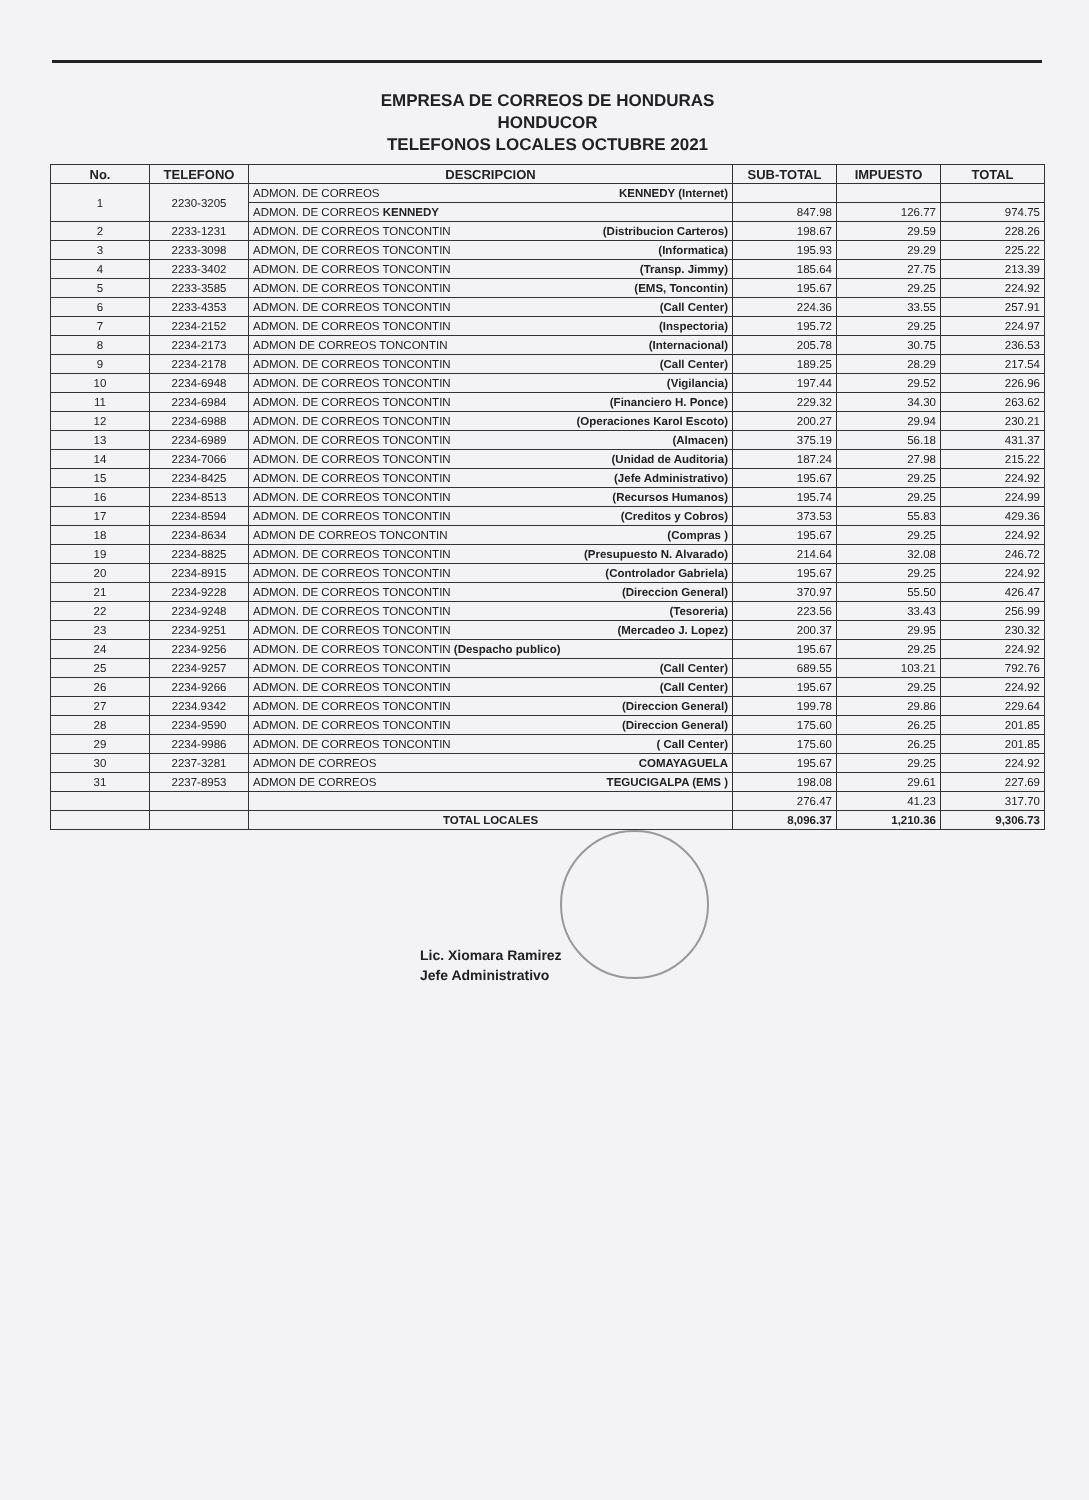EMPRESA DE CORREOS DE HONDURAS
HONDUCOR
TELEFONOS LOCALES OCTUBRE 2021
| No. | TELEFONO | DESCRIPCION | SUB-TOTAL | IMPUESTO | TOTAL |
| --- | --- | --- | --- | --- | --- |
| 1 | 2230-3205 | ADMON. DE CORREOS KENNEDY (Internet) | | | |
| | | ADMON. DE CORREOS KENNEDY | 847.98 | 126.77 | 974.75 |
| 2 | 2233-1231 | ADMON. DE CORREOS TONCONTIN (Distribucion Carteros) | 198.67 | 29.59 | 228.26 |
| 3 | 2233-3098 | ADMON, DE CORREOS TONCONTIN (Informatica) | 195.93 | 29.29 | 225.22 |
| 4 | 2233-3402 | ADMON. DE CORREOS TONCONTIN (Transp. Jimmy) | 185.64 | 27.75 | 213.39 |
| 5 | 2233-3585 | ADMON. DE CORREOS TONCONTIN (EMS, Toncontin) | 195.67 | 29.25 | 224.92 |
| 6 | 2233-4353 | ADMON. DE CORREOS TONCONTIN (Call Center) | 224.36 | 33.55 | 257.91 |
| 7 | 2234-2152 | ADMON. DE CORREOS TONCONTIN (Inspectoria) | 195.72 | 29.25 | 224.97 |
| 8 | 2234-2173 | ADMON DE CORREOS TONCONTIN (Internacional) | 205.78 | 30.75 | 236.53 |
| 9 | 2234-2178 | ADMON. DE CORREOS TONCONTIN (Call Center) | 189.25 | 28.29 | 217.54 |
| 10 | 2234-6948 | ADMON. DE CORREOS TONCONTIN (Vigilancia) | 197.44 | 29.52 | 226.96 |
| 11 | 2234-6984 | ADMON. DE CORREOS TONCONTIN (Financiero H. Ponce) | 229.32 | 34.30 | 263.62 |
| 12 | 2234-6988 | ADMON. DE CORREOS TONCONTIN (Operaciones Karol Escoto) | 200.27 | 29.94 | 230.21 |
| 13 | 2234-6989 | ADMON. DE CORREOS TONCONTIN (Almacen) | 375.19 | 56.18 | 431.37 |
| 14 | 2234-7066 | ADMON. DE CORREOS TONCONTIN (Unidad de Auditoria) | 187.24 | 27.98 | 215.22 |
| 15 | 2234-8425 | ADMON. DE CORREOS TONCONTIN (Jefe Administrativo) | 195.67 | 29.25 | 224.92 |
| 16 | 2234-8513 | ADMON. DE CORREOS TONCONTIN (Recursos Humanos) | 195.74 | 29.25 | 224.99 |
| 17 | 2234-8594 | ADMON. DE CORREOS TONCONTIN (Creditos y Cobros) | 373.53 | 55.83 | 429.36 |
| 18 | 2234-8634 | ADMON DE CORREOS TONCONTIN (Compras ) | 195.67 | 29.25 | 224.92 |
| 19 | 2234-8825 | ADMON. DE CORREOS TONCONTIN (Presupuesto N. Alvarado) | 214.64 | 32.08 | 246.72 |
| 20 | 2234-8915 | ADMON. DE CORREOS TONCONTIN (Controlador Gabriela) | 195.67 | 29.25 | 224.92 |
| 21 | 2234-9228 | ADMON. DE CORREOS TONCONTIN (Direccion General) | 370.97 | 55.50 | 426.47 |
| 22 | 2234-9248 | ADMON. DE CORREOS TONCONTIN (Tesoreria) | 223.56 | 33.43 | 256.99 |
| 23 | 2234-9251 | ADMON. DE CORREOS TONCONTIN (Mercadeo J. Lopez) | 200.37 | 29.95 | 230.32 |
| 24 | 2234-9256 | ADMON. DE CORREOS TONCONTIN (Despacho publico) | 195.67 | 29.25 | 224.92 |
| 25 | 2234-9257 | ADMON. DE CORREOS TONCONTIN (Call Center) | 689.55 | 103.21 | 792.76 |
| 26 | 2234-9266 | ADMON. DE CORREOS TONCONTIN (Call Center) | 195.67 | 29.25 | 224.92 |
| 27 | 2234.9342 | ADMON. DE CORREOS TONCONTIN (Direccion General) | 199.78 | 29.86 | 229.64 |
| 28 | 2234-9590 | ADMON. DE CORREOS TONCONTIN (Direccion General) | 175.60 | 26.25 | 201.85 |
| 29 | 2234-9986 | ADMON. DE CORREOS TONCONTIN ( Call Center) | 175.60 | 26.25 | 201.85 |
| 30 | 2237-3281 | ADMON DE CORREOS COMAYAGUELA | 195.67 | 29.25 | 224.92 |
| 31 | 2237-8953 | ADMON DE CORREOS TEGUCIGALPA (EMS ) | 198.08 | 29.61 | 227.69 |
| | | | 276.47 | 41.23 | 317.70 |
| | | TOTAL LOCALES | 8,096.37 | 1,210.36 | 9,306.73 |
Lic. Xiomara Ramirez
Jefe Administrativo